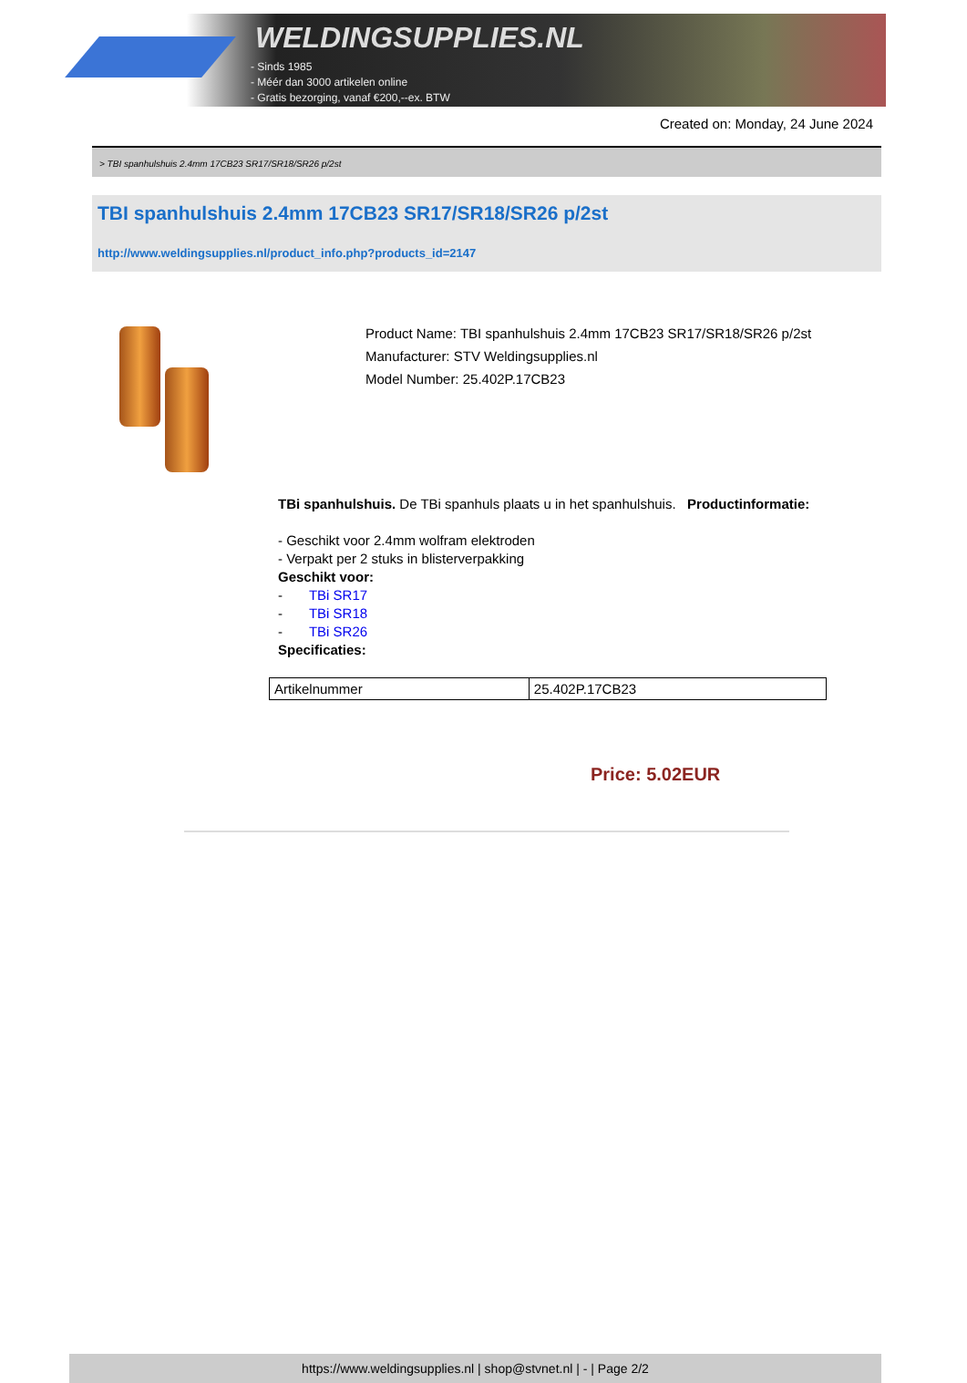WELDINGSUPPLIES.NL
- Sinds 1985
- Méér dan 3000 artikelen online
- Gratis bezorging, vanaf €200,--ex. BTW
Created on: Monday, 24 June 2024
> TBI spanhulshuis 2.4mm 17CB23 SR17/SR18/SR26 p/2st
TBI spanhulshuis 2.4mm 17CB23 SR17/SR18/SR26 p/2st
http://www.weldingsupplies.nl/product_info.php?products_id=2147
Product Name: TBI spanhulshuis 2.4mm 17CB23 SR17/SR18/SR26 p/2st
Manufacturer: STV Weldingsupplies.nl
Model Number: 25.402P.17CB23
TBi spanhulshuis. De TBi spanhuls plaats u in het spanhulshuis. Productinformatie:
- Geschikt voor 2.4mm wolfram elektroden
- Verpakt per 2 stuks in blisterverpakking
Geschikt voor:
- TBi SR17
- TBi SR18
- TBi SR26
Specificaties:
| Artikelnummer | 25.402P.17CB23 |
Price: 5.02EUR
https://www.weldingsupplies.nl | shop@stvnet.nl | - | Page 2/2